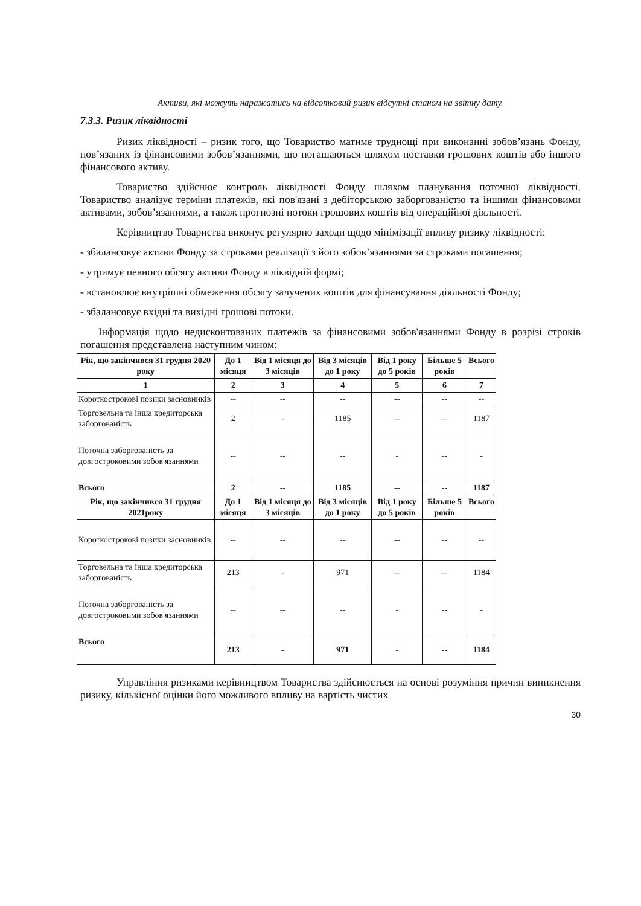Активи, які можуть наражатись на відсотковий ризик відсутні станом на звітну дату.
7.3.3. Ризик ліквідності
Ризик ліквідності – ризик того, що Товариство матиме труднощі при виконанні зобов’язань Фонду, пов’язаних із фінансовими зобов’язаннями, що погашаються шляхом поставки грошових коштів або іншого фінансового активу.
Товариство здійснює контроль ліквідності Фонду шляхом планування поточної ліквідності. Товариство аналізує терміни платежів, які пов'язані з дебіторською заборгованістю та іншими фінансовими активами, зобов’язаннями, а також прогнозні потоки грошових коштів від операційної діяльності.
Керівництво Товариства виконує регулярно заходи щодо мінімізації впливу ризику ліквідності:
- збалансовує активи Фонду за строками реалізації з його зобов’язаннями за строками погашення;
- утримує певного обсягу активи Фонду в ліквідній формі;
- встановлює внутрішні обмеження обсягу залучених коштів для фінансування діяльності Фонду;
- збалансовує вхідні та вихідні грошові потоки.
Інформація щодо недисконтованих платежів за фінансовими зобов'язаннями Фонду в розрізі строків погашення представлена наступним чином:
| Рік, що закінчився 31 грудня 2020 року | До 1 місяця | Від 1 місяця до 3 місяців | Від 3 місяців до 1 року | Від 1 року до 5 років | Більше 5 років | Всього |
| --- | --- | --- | --- | --- | --- | --- |
| 1 | 2 | 3 | 4 | 5 | 6 | 7 |
| Короткострокові позики засновників | -- | -- | -- | -- | -- | -- |
| Торговельна та інша кредиторська заборгованість | 2 | - | 1185 | -- | -- | 1187 |
| Поточна заборгованість за довгостроковими зобов'язаннями | -- | -- | -- | - | -- | - |
| Всього | 2 | -- | 1185 | -- | -- | 1187 |
| Рік, що закінчився 31 грудня 2021року | До 1 місяця | Від 1 місяця до 3 місяців | Від 3 місяців до 1 року | Від 1 року до 5 років | Більше 5 років | Всього |
| Короткострокові позики засновників | -- | -- | -- | -- | -- | -- |
| Торговельна та інша кредиторська заборгованість | 213 | - | 971 | -- | -- | 1184 |
| Поточна заборгованість за довгостроковими зобов'язаннями | -- | -- | -- | - | -- | - |
| Всього | 213 | - | 971 | - | -- | 1184 |
Управління ризиками керівництвом Товариства здійснюється на основі розуміння причин виникнення ризику, кількісної оцінки його можливого впливу на вартість чистих
30